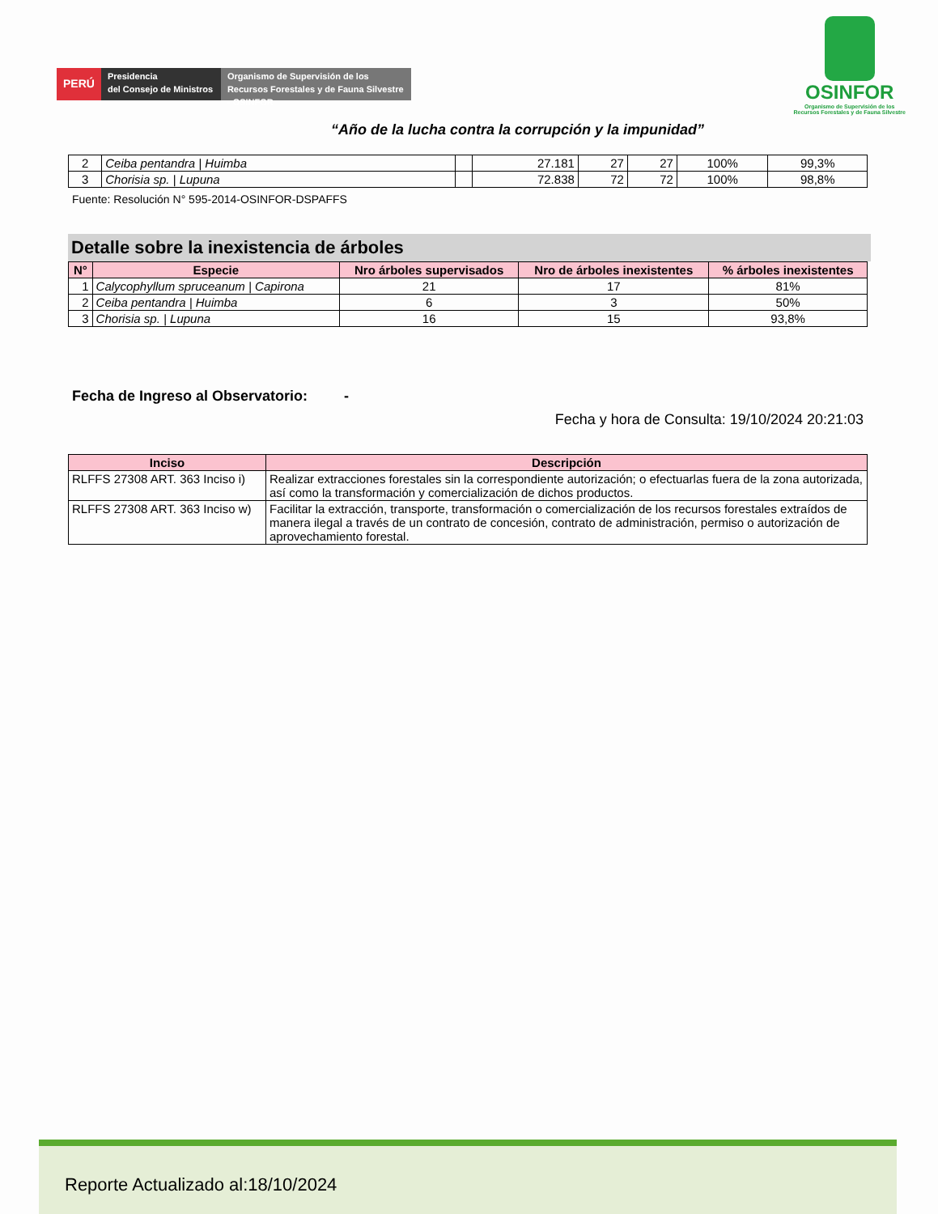PERÚ
Presidencia
del Consejo de Ministros
Organismo de Supervisión de los Recursos Forestales y de Fauna Silvestre - OSINFOR
OSINFOR
Organismo de Supervisión de los
Recursos Forestales y de Fauna Silvestre
“Año de la lucha contra la corrupción y la impunidad”
| 2 | Ceiba pentandra / Huimba | | 27.181 | 27 | 27 | 100% | 99,3% |
| 3 | Chorisia sp. / Lupuna | | 72.838 | 72 | 72 | 100% | 98,8% |
Fuente: Resolución N° 595-2014-OSINFOR-DSPAFFS
Detalle sobre la inexistencia de árboles
| N° | Especie | Nro árboles supervisados | Nro de árboles inexistentes | % árboles inexistentes |
| --- | --- | --- | --- | --- |
| 1 | Calycophyllum spruceanum / Capirona | 21 | 17 | 81% |
| 2 | Ceiba pentandra / Huimba | 6 | 3 | 50% |
| 3 | Chorisia sp. / Lupuna | 16 | 15 | 93,8% |
Fecha de Ingreso al Observatorio: -
Fecha y hora de Consulta: 19/10/2024 20:21:03
| Inciso | Descripción |
| --- | --- |
| RLFFS 27308 ART. 363 Inciso i) | Realizar extracciones forestales sin la correspondiente autorización; o efectuarlas fuera de la zona autorizada, así como la transformación y comercialización de dichos productos. |
| RLFFS 27308 ART. 363 Inciso w) | Facilitar la extracción, transporte, transformación o comercialización de los recursos forestales extraídos de manera ilegal a través de un contrato de concesión, contrato de administración, permiso o autorización de aprovechamiento forestal. |
Reporte Actualizado al:18/10/2024